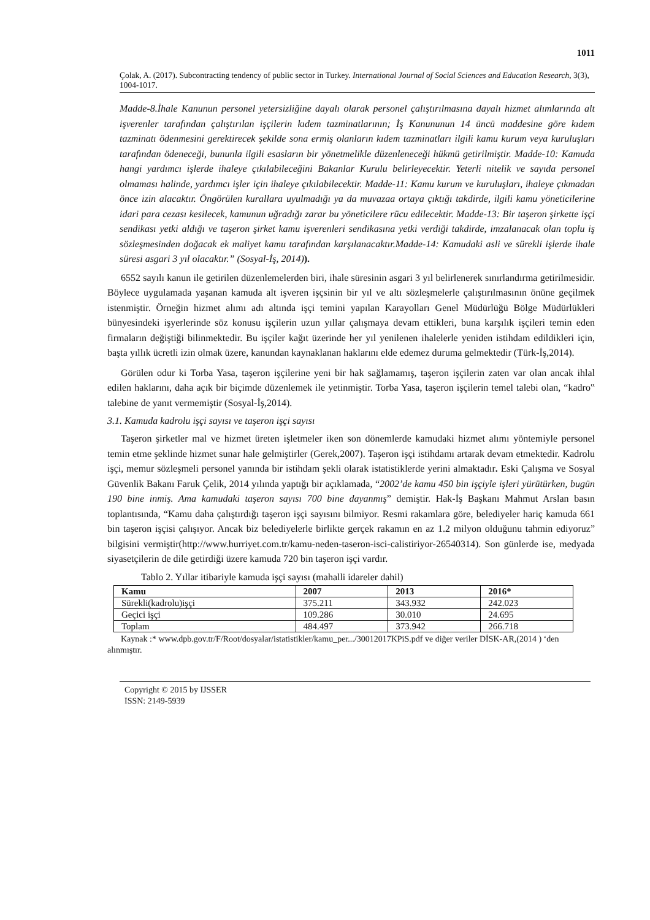1011
Çolak, A. (2017). Subcontracting tendency of public sector in Turkey. International Journal of Social Sciences and Education Research, 3(3), 1004-1017.
Madde-8.İhale Kanunun personel yetersizliğine dayalı olarak personel çalıştırılmasına dayalı hizmet alımlarında alt işverenler tarafından çalıştırılan işçilerin kıdem tazminatlarının; İş Kanununun 14 üncü maddesine göre kıdem tazminatı ödenmesini gerektirecek şekilde sona ermiş olanların kıdem tazminatları ilgili kamu kurum veya kuruluşları tarafından ödeneceği, bunun­la ilgili esasların bir yönetmelikle düzenleneceği hükmü getirilmiştir. Madde-10: Kamuda hangi yardımcı işlerde ihaleye çıkılabileceğini Bakanlar Kurulu belirleyecektir. Yeterli nitelik ve sayıda personel olmaması halinde, yardımcı işler için ihaleye çıkılabilecektir. Madde-11: Kamu kurum ve kuruluşları, ihaleye çıkmadan önce izin alacaktır. Öngörülen kurallara uyulmadığı ya da muvazaa ortaya çıktığı takdirde, ilgili kamu yöneticilerine idari para cezası kesilecek, kamunun uğradığı zarar bu yöneticilere rücu edilecektir. Madde-13: Bir taşeron şirkette işçi sendikası yetki aldığı ve taşeron şirket kamu işverenleri sendikasına yetki verdiği takdirde, imzalanacak olan toplu iş sözleşmesinden doğacak ek maliyet kamu tarafından karşılanacaktır.Madde-14: Kamudaki asli ve sürekli işlerde ihale süresi asgari 3 yıl olacaktır.” (Sosyal-İş, 2014)).
6552 sayılı kanun ile getirilen düzenlemelerden biri, ihale süresinin asgari 3 yıl belirlenerek sınırlandırma getirilmesidir. Böylece uygulamada yaşanan kamuda alt işveren işçsinin bir yıl ve altı sözleşmelerle çalıştırılmasının önüne geçilmek istenmiştir. Örneğin hizmet alımı adı altında işçi temini yapılan Karayolları Genel Müdürlüğü Bölge Müdürlükleri bünyesindeki işyerlerinde söz konusu işçilerin uzun yıllar çalışmaya devam ettikleri, buna karşılık işçileri temin eden firmaların değiştiği bilinmektedir. Bu işçiler kağıt üzerinde her yıl yenilenen ihalelerle yeniden istihdam edildikleri için, başta yıllık ücretli izin olmak üzere, kanundan kaynaklanan haklarını elde edemez duruma gelmektedir (Türk-İş,2014).
Görülen odur ki Torba Yasa, taşeron işçilerine yeni bir hak sağlamamış, taşeron işçilerin zaten var olan ancak ihlal edilen haklarını, daha açık bir biçimde düzenlemek ile yetinmiştir. Torba Yasa, taşeron işçilerin temel talebi olan, “kadro‟ talebine de yanıt vermemiştir (Sosyal-İş,2014).
3.1. Kamuda kadrolu işçi sayısı ve taşeron işçi sayısı
Taşeron şirketler mal ve hizmet üreten işletmeler iken son dönemlerde kamudaki hizmet alımı yöntemiyle personel temin etme şeklinde hizmet sunar hale gelmiştirler (Gerek,2007). Taşeron işçi istihdamı artarak devam etmektedir. Kadrolu işçi, memur sözleşmeli personel yanında bir istihdam şekli olarak istatistiklerde yerini almaktadır. Eski Çalışma ve Sosyal Güvenlik Bakanı Faruk Çelik, 2014 yılında yaptığı bir açıklamada, “2002’de kamu 450 bin işçiyle işleri yürütürken, bugün 190 bine inmiş. Ama kamudaki taşeron sayısı 700 bine dayanmış” demiştir. Hak-İş Başkanı Mahmut Arslan basın toplantısında, “Kamu daha çalıştırdığı taşeron işçi sayısını bilmiyor. Resmi rakamlara göre, belediyeler hariç kamuda 661 bin taşeron işçisi çalışıyor. Ancak biz belediyelerle birlikte gerçek rakamın en az 1.2 milyon olduğunu tahmin ediyoruz” bilgisini vermiştir(http://www.hurriyet.com.tr/kamu-neden-taseron-isci-calistiriyor-26540314). Son günlerde ise, medyada siyasetçilerin de dile getirdiği üzere kamuda 720 bin taşeron işçi vardır.
Tablo 2. Yıllar itibariyle kamuda işçi sayısı (mahalli idareler dahil)
| Kamu | 2007 | 2013 | 2016* |
| --- | --- | --- | --- |
| Sürekli(kadrolu)işçi | 375.211 | 343.932 | 242.023 |
| Geçici işçi | 109.286 | 30.010 | 24.695 |
| Toplam | 484.497 | 373.942 | 266.718 |
Kaynak :* www.dpb.gov.tr/F/Root/dosyalar/istatistikler/kamu_per.../30012017KPiS.pdf ve diğer veriler DİSK-AR,(2014 ) ‘den alınmıştır.
Copyright © 2015 by IJSSER
ISSN: 2149-5939